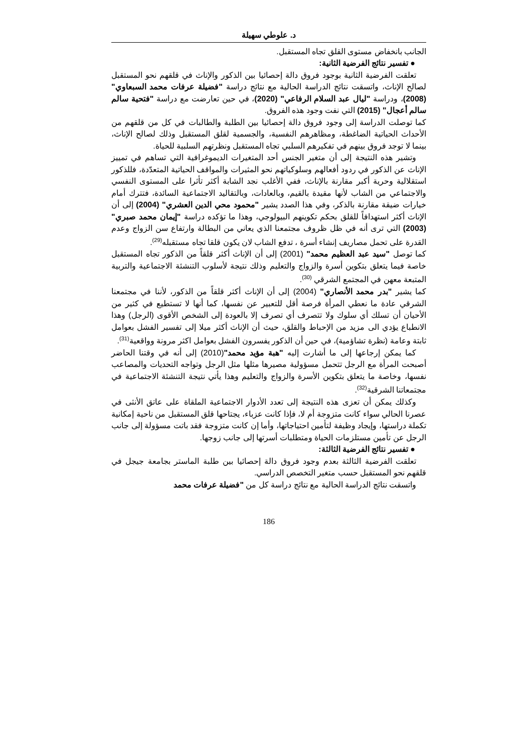د. علوطي سهيلة
الجانب بانخفاض مستوى القلق تجاه المستقبل.
● تفسير نتائج الفرضية الثانية:
تعلقت الفرضية الثانية بوجود فروق دالة إحصائيا بين الذكور والإناث في قلقهم نحو المستقبل لصالح الإناث، واتسقت نتائج الدراسة الحالية مع نتائج دراسة "فضيلة عرفات محمد السبعاوي" (2008)، ودراسة "ليال عبد السلام الرفاعي" (2020)، في حين تعارضت مع دراسة "فتحية سالم سالم أعجال" (2015) التي نفت وجود هذه الفروق.
كما توصلت الدراسة إلى وجود فروق دالة إحصائيا بين الطلبة والطالبات في كل من قلقهم من الأحداث الحياتية الضاغطة، ومظاهرهم النفسية، والجسمية لقلق المستقبل وذلك لصالح الإناث، بينما لا توجد فروق بينهم في تفكيرهم السلبي تجاه المستقبل ونظرتهم السلبية للحياة.
وتشير هذه النتيجة إلى أن متغير الجنس أحد المتغيرات الديموغرافية التي تساهم في تمييز الإناث عن الذكور في ردود أفعالهم وسلوكياتهم نحو المثيرات والمواقف الحياتية المتعدّدة، فللذكور استقلالية وحرية أكبر مقارنة بالإناث، ففي الأغلب نجد الشابة أكثر تأثرا على المستوى النفسي والاجتماعي من الشاب لأنها مقيدة بالقيم، وبالعادات، وبالتقاليد الاجتماعية السائدة، فتترك أمام خيارات ضيقة مقارنة بالذكر، وفي هذا الصدد يشير "محمود محي الدين العشري" (2004) إلى أن الإناث أكثر استهدافاً للقلق بحكم تكوينهم البيولوجي، وهذا ما تؤكده دراسة "إيمان محمد صبري" (2003) التي ترى أنه في ظل ظروف مجتمعنا الذي يعاني من البطالة وارتفاع سن الزواج وعدم القدرة على تحمل مصاريف إنشاء أسرة ، تدفع الشاب لان يكون قلقا تجاه مستقبله<sup>(29)</sup>.
كما توصل "سيد عبد العظيم محمد" (2001) إلى أن الإناث أكثر قلقاً من الذكور تجاه المستقبل خاصة فيما يتعلق بتكوين أسرة والزواج والتعليم وذلك نتيجة لأسلوب التنشئة الاجتماعية والتربية المتبعة معهن في المجتمع الشرقي <sup>(30)</sup>.
كما يشير "بدر محمد الأنصاري" (2004) إلى أن الإناث أكثر قلقاً من الذكور، لأننا في مجتمعنا الشرقي عادة ما نعطي المرأة فرصة أقل للتعبير عن نفسها، كما أنها لا تستطيع في كثير من الأحيان أن تسلك أي سلوك ولا تتصرف أي تصرف إلا بالعودة إلى الشخص الأقوى (الرجل) وهذا الانطباع يؤدي الى مزيد من الإحباط والقلق، حيث أن الإناث أكثر ميلا إلى تفسير الفشل بعوامل ثابتة وعامة (نظرة تشاؤمية)، في حين أن الذكور يفسرون الفشل بعوامل اكثر مرونة وواقعية<sup>(31)</sup>.
كما يمكن إرجاعها إلى ما أشارت إليه "هبة مؤيد محمد"(2010) إلى أنه في وقتنا الحاضر أصبحت المرأة مع الرجل تتحمل مسؤولية مصيرها مثلها مثل الرجل وتواجه التحديات والمصاعب نفسها، وخاصة ما يتعلق بتكوين الأسرة والزواج والتعليم وهذا يأتي نتيجة التنشئة الاجتماعية في مجتمعاتنا الشرقية<sup>(32)</sup>.
وكذلك يمكن أن تعزى هذه النتيجة إلى تعدد الأدوار الاجتماعية الملقاة على عاتق الأنثى في عصرنا الحالي سواء كانت متزوجة أم لا، فإذا كانت عزباء، يجتاحها قلق المستقبل من ناحية إمكانية تكملة دراستها، وإيجاد وظيفة لتأمين احتياجاتها، وأما إن كانت متزوجة فقد باتت مسؤولة إلى جانب الرجل عن تأمين مستلزمات الحياة ومتطلبات أسرتها إلى جانب زوجها.
● تفسير نتائج الفرضية الثالثة:
تعلقت الفرضية الثالثة بعدم وجود فروق دالة إحصائيا بين طلبة الماستر بجامعة جيجل في قلقهم نحو المستقبل حسب متغير التخصص الدراسي.
واتسقت نتائج الدراسة الحالية مع نتائج دراسة كل من "فضيلة عرفات محمد
186